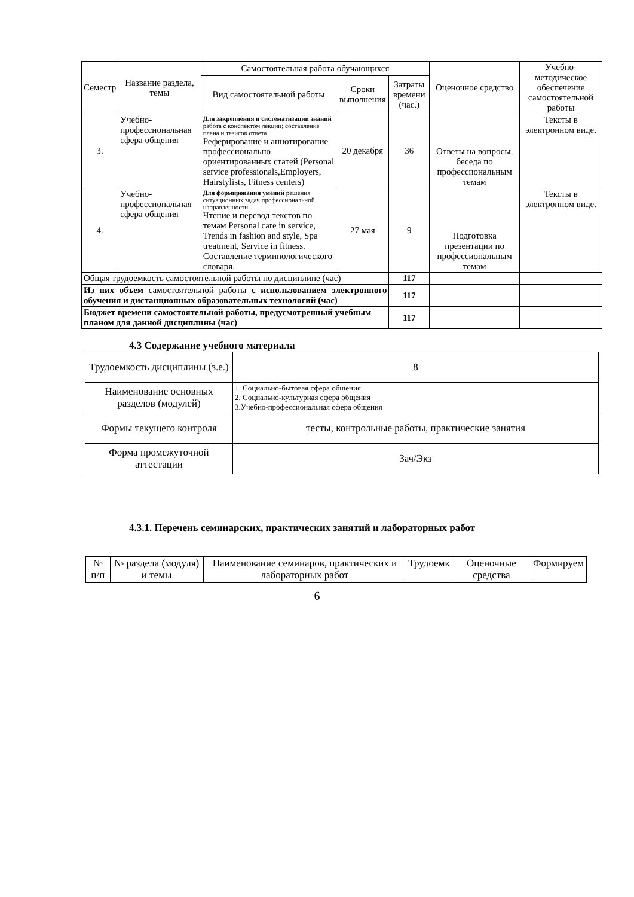| Семестр | Название раздела, темы | Самостоятельная работа обучающихся | | | Оценочное средство | Учебно-методическое обеспечение самостоятельной работы |
| --- | --- | --- | --- | --- | --- | --- |
| | | Вид самостоятельной работы | Сроки выполнения | Затраты времени (час.) | | |
| 3. | Учебно-профессиональная сфера общения | Для закрепления и систематизации знаний работа с конспектом лекции; составление плана и тезисов ответа Реферирование и аннотирование профессионально ориентированных статей (Personal service professionals,Employers, Hairstylists, Fitness centers) | 20 декабря | 36 | Ответы на вопросы, беседа по профессиональным темам | Тексты в электронном виде. |
| 4. | Учебно-профессиональная сфера общения | Для формирования умений решения ситуационных задач профессиональной направленности. Чтение и перевод текстов по темам Personal care in service, Trends in fashion and style, Spa treatment, Service in fitness. Составление терминологического словаря. | 27 мая | 9 | Подготовка презентации по профессиональным темам | Тексты в электронном виде. |
| Общая трудоемкость самостоятельной работы по дисциплине (час) | | | | 117 | | |
| Из них объем самостоятельной работы с использованием электронного обучения и дистанционных образовательных технологий (час) | | | | 117 | | |
| Бюджет времени самостоятельной работы, предусмотренный учебным планом для данной дисциплины (час) | | | | 117 | | |
4.3 Содержание учебного материала
| Трудоемкость дисциплины (з.е.) | 8 |
| Наименование основных разделов (модулей) | 1. Социально-бытовая сфера общения 2. Социально-культурная сфера общения 3.Учебно-профессиональная сфера общения |
| Формы текущего контроля | тесты, контрольные работы, практические занятия |
| Форма промежуточной аттестации | Зач/Экз |
4.3.1. Перечень семинарских, практических занятий и лабораторных работ
| № п/п | № раздела (модуля) и темы | Наименование семинаров, практических и лабораторных работ | Трудоемк | Оценочные средства | Формируем |
6